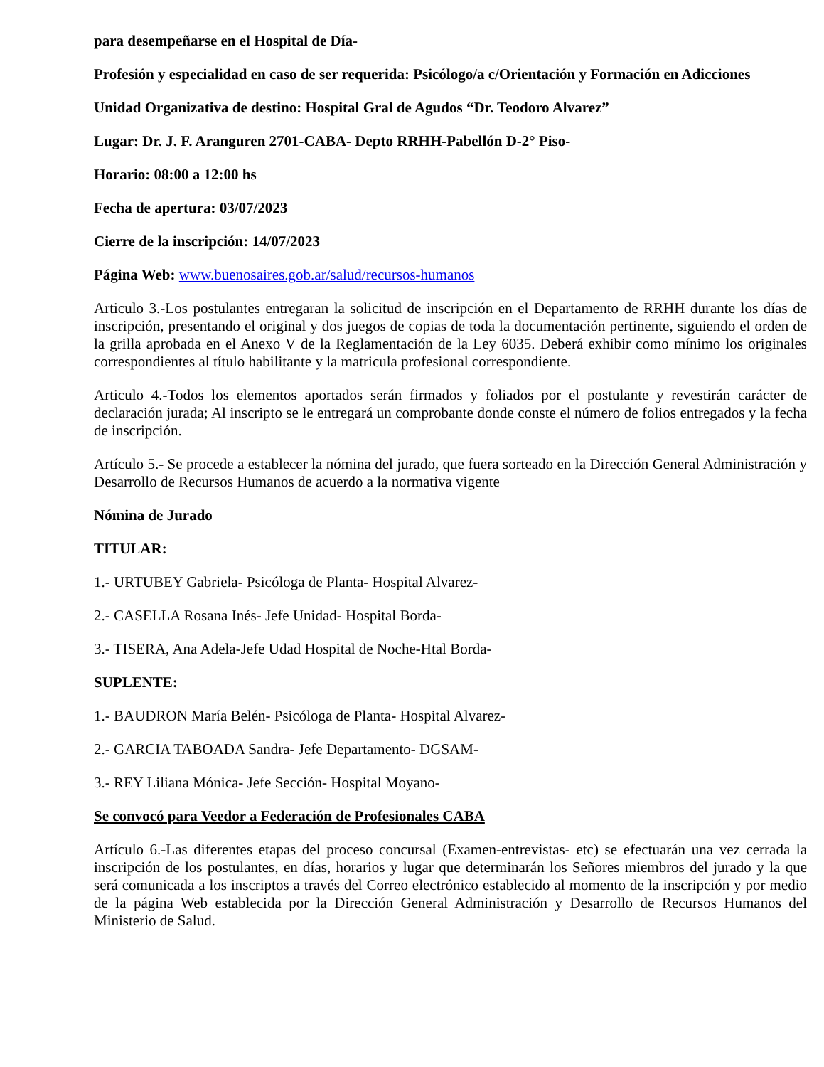para desempeñarse en el Hospital de Día-
Profesión y especialidad en caso de ser requerida: Psicólogo/a c/Orientación y Formación en Adicciones
Unidad Organizativa de destino: Hospital Gral de Agudos “Dr. Teodoro Alvarez”
Lugar: Dr. J. F. Aranguren 2701-CABA- Depto RRHH-Pabellón D-2° Piso-
Horario: 08:00 a 12:00 hs
Fecha de apertura: 03/07/2023
Cierre de la inscripción: 14/07/2023
Página Web: www.buenosaires.gob.ar/salud/recursos-humanos
Articulo 3.-Los postulantes entregaran la solicitud de inscripción en el Departamento de RRHH durante los días de inscripción, presentando el original y dos juegos de copias de toda la documentación pertinente, siguiendo el orden de la grilla aprobada en el Anexo V de la Reglamentación de la Ley 6035. Deberá exhibir como mínimo los originales correspondientes al título habilitante y la matricula profesional correspondiente.
Articulo 4.-Todos los elementos aportados serán firmados y foliados por el postulante y revestirán carácter de declaración jurada; Al inscripto se le entregará un comprobante donde conste el número de folios entregados y la fecha de inscripción.
Artículo 5.- Se procede a establecer la nómina del jurado, que fuera sorteado en la Dirección General Administración y Desarrollo de Recursos Humanos de acuerdo a la normativa vigente
Nómina de Jurado
TITULAR:
1.- URTUBEY Gabriela- Psicóloga de Planta- Hospital Alvarez-
2.- CASELLA Rosana Inés- Jefe Unidad- Hospital Borda-
3.- TISERA, Ana Adela-Jefe Udad Hospital de Noche-Htal Borda-
SUPLENTE:
1.- BAUDRON María Belén- Psicóloga de Planta- Hospital Alvarez-
2.- GARCIA TABOADA Sandra- Jefe Departamento- DGSAM-
3.- REY Liliana Mónica- Jefe Sección- Hospital Moyano-
Se convocó para Veedor a Federación de Profesionales CABA
Artículo 6.-Las diferentes etapas del proceso concursal (Examen-entrevistas- etc) se efectuarán una vez cerrada la inscripción de los postulantes, en días, horarios y lugar que determinarán los Señores miembros del jurado y la que será comunicada a los inscriptos a través del Correo electrónico establecido al momento de la inscripción y por medio de la página Web establecida por la Dirección General Administración y Desarrollo de Recursos Humanos del Ministerio de Salud.